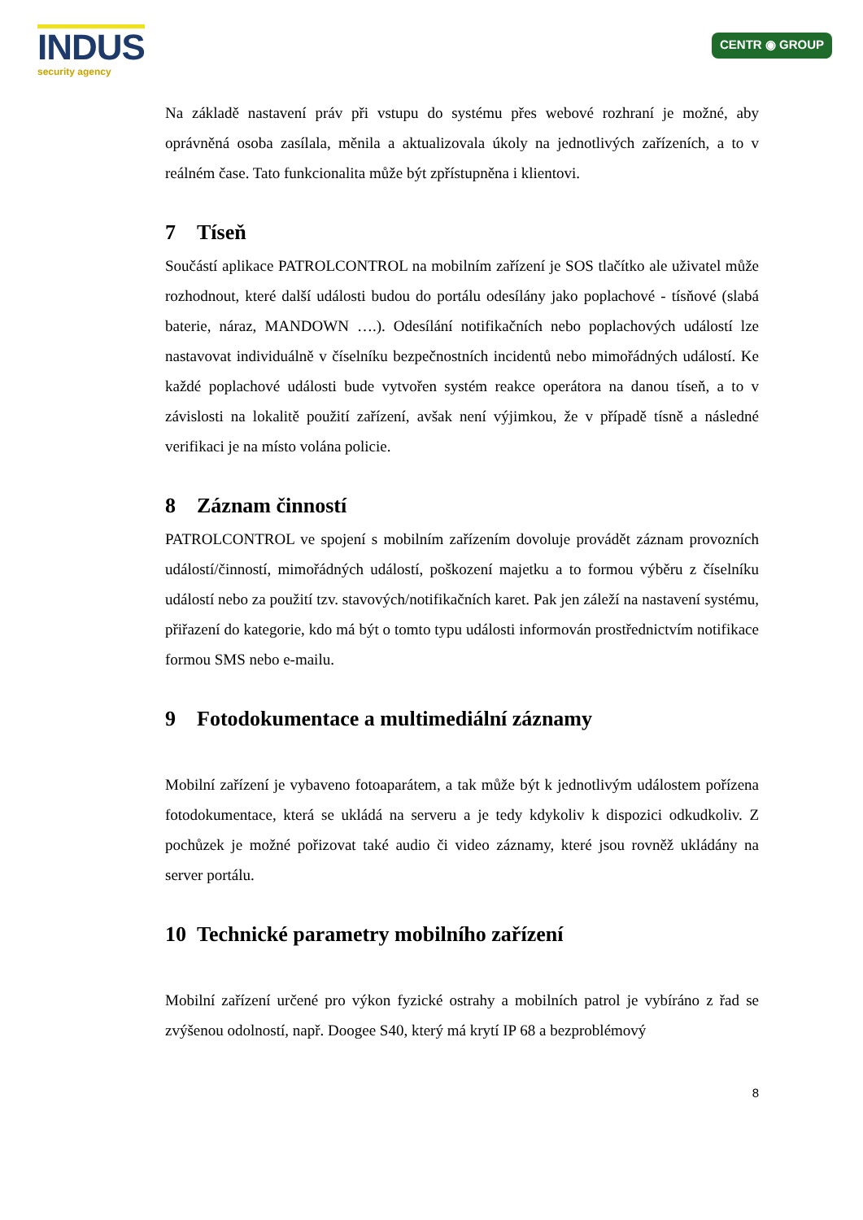INDUS
security agency
CENTR ◉ GROUP
Na základě nastavení práv při vstupu do systému přes webové rozhraní je možné, aby oprávněná osoba zasílala, měnila a aktualizovala úkoly na jednotlivých zařízeních, a to v reálném čase. Tato funkcionalita může být zpřístupněna i klientovi.
7 Tíseň
Součástí aplikace PATROLCONTROL na mobilním zařízení je SOS tlačítko ale uživatel může rozhodnout, které další události budou do portálu odesílány jako poplachové - tísňové (slabá baterie, náraz, MANDOWN ….). Odesílání notifikačních nebo poplachových událostí lze nastavovat individuálně v číselníku bezpečnostních incidentů nebo mimořádných událostí. Ke každé poplachové události bude vytvořen systém reakce operátora na danou tíseň, a to v závislosti na lokalitě použití zařízení, avšak není výjimkou, že v případě tísně a následné verifikaci je na místo volána policie.
8 Záznam činností
PATROLCONTROL ve spojení s mobilním zařízením dovoluje provádět záznam provozních událostí/činností, mimořádných událostí, poškození majetku a to formou výběru z číselníku událostí nebo za použití tzv. stavových/notifikačních karet. Pak jen záleží na nastavení systému, přiřazení do kategorie, kdo má být o tomto typu události informován prostřednictvím notifikace formou SMS nebo e-mailu.
9 Fotodokumentace a multimediální záznamy
Mobilní zařízení je vybaveno fotoaparátem, a tak může být k jednotlivým událostem pořízena fotodokumentace, která se ukládá na serveru a je tedy kdykoliv k dispozici odkudkoliv. Z pochůzek je možné pořizovat také audio či video záznamy, které jsou rovněž ukládány na server portálu.
10 Technické parametry mobilního zařízení
Mobilní zařízení určené pro výkon fyzické ostrahy a mobilních patrol je vybíráno z řad se zvýšenou odolností, např. Doogee S40, který má krytí IP 68 a bezproblémový
8